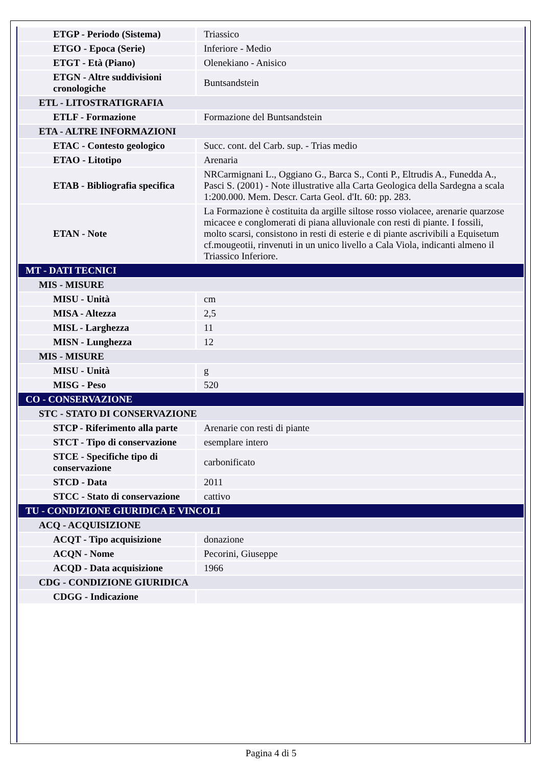| ETGP - Periodo (Sistema) | Triassico |
| ETGO - Epoca (Serie) | Inferiore - Medio |
| ETGT - Età (Piano) | Olenekiano - Anisico |
| ETGN - Altre suddivisioni cronologiche | Buntsandstein |
| ETL - LITOSTRATIGRAFIA | |
| ETLF - Formazione | Formazione del Buntsandstein |
| ETA - ALTRE INFORMAZIONI | |
| ETAC - Contesto geologico | Succ. cont. del Carb. sup. - Trias medio |
| ETAO - Litotipo | Arenaria |
| ETAB - Bibliografia specifica | NRCarmignani L., Oggiano G., Barca S., Conti P., Eltrudis A., Funedda A., Pasci S. (2001) - Note illustrative alla Carta Geologica della Sardegna a scala 1:200.000. Mem. Descr. Carta Geol. d'It. 60: pp. 283. |
| ETAN - Note | La Formazione è costituita da argille siltose rosso violacee, arenarie quarzose micacee e conglomerati di piana alluvionale con resti di piante. I fossili, molto scarsi, consistono in resti di esterie e di piante ascrivibili a Equisetum cf.mougeotii, rinvenuti in un unico livello a Cala Viola, indicanti almeno il Triassico Inferiore. |
| MT - DATI TECNICI | |
| MIS - MISURE | |
| MISU - Unità | cm |
| MISA - Altezza | 2,5 |
| MISL - Larghezza | 11 |
| MISN - Lunghezza | 12 |
| MIS - MISURE | |
| MISU - Unità | g |
| MISG - Peso | 520 |
| CO - CONSERVAZIONE | |
| STC - STATO DI CONSERVAZIONE | |
| STCP - Riferimento alla parte | Arenarie con resti di piante |
| STCT - Tipo di conservazione | esemplare intero |
| STCE - Specifiche tipo di conservazione | carbonificato |
| STCD - Data | 2011 |
| STCC - Stato di conservazione | cattivo |
| TU - CONDIZIONE GIURIDICA E VINCOLI | |
| ACQ - ACQUISIZIONE | |
| ACQT - Tipo acquisizione | donazione |
| ACQN - Nome | Pecorini, Giuseppe |
| ACQD - Data acquisizione | 1966 |
| CDG - CONDIZIONE GIURIDICA | |
| CDGG - Indicazione | |
Pagina 4 di 5